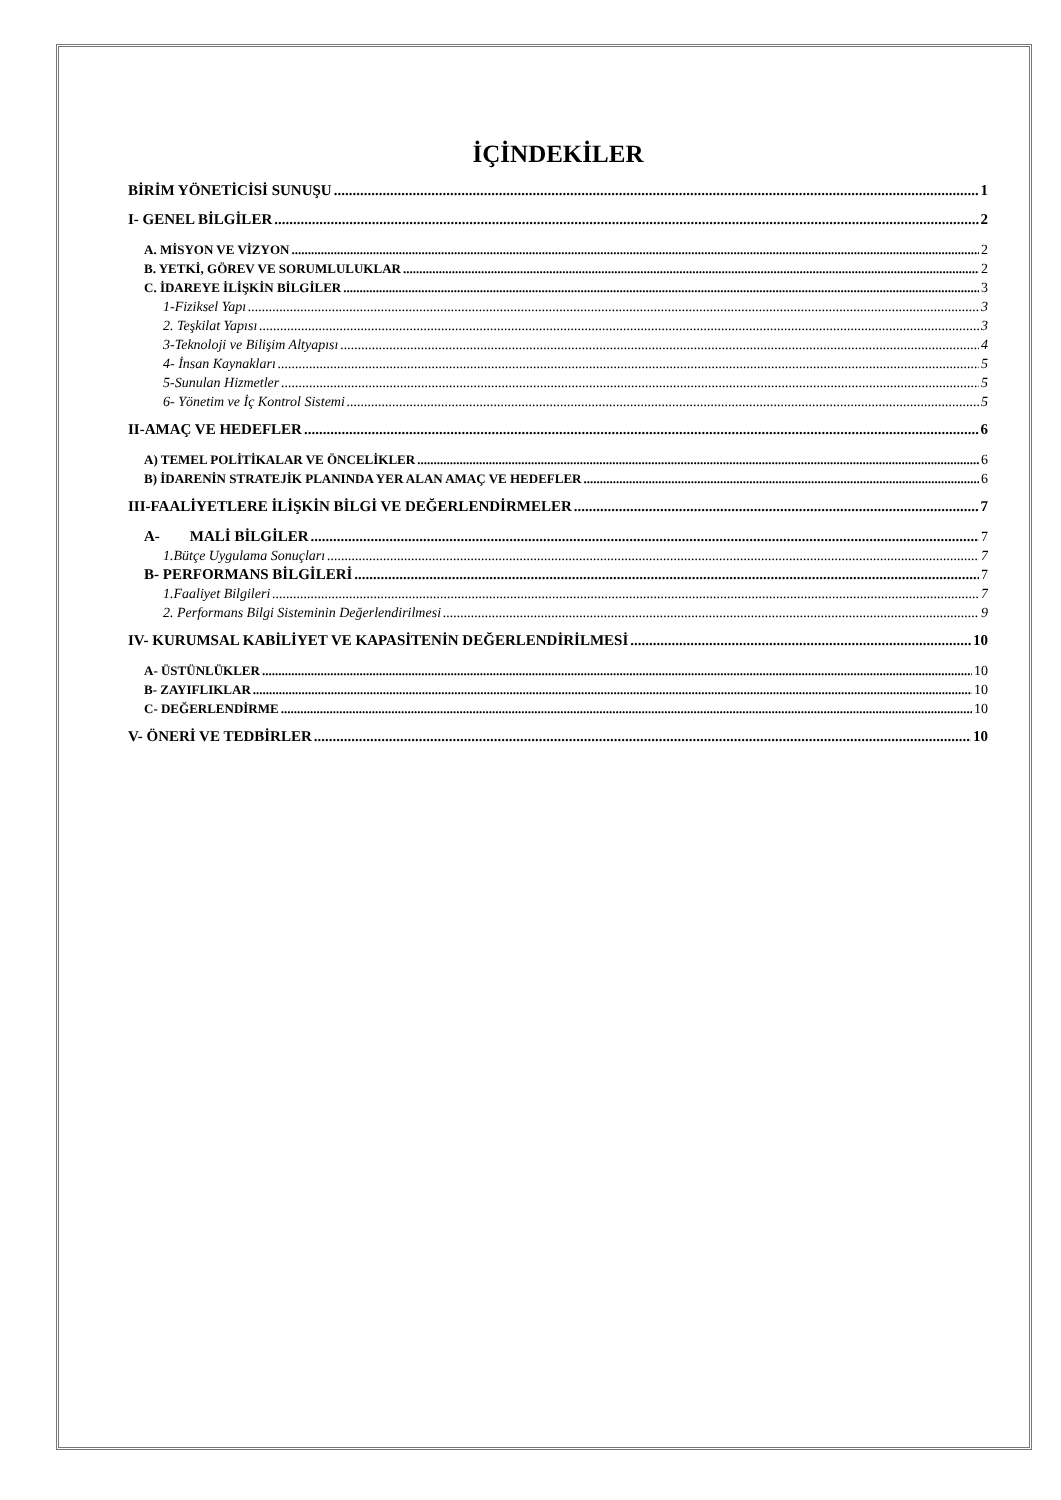İÇİNDEKİLER
BİRİM YÖNETİCİSİ SUNUŞU 1
I- GENEL BİLGİLER 2
A. MİSYON VE VİZYON 2
B. YETKİ, GÖREV VE SORUMLULUKLAR 2
C. İDAREYE İLİŞKİN BİLGİLER 3
1-Fiziksel Yapı 3
2. Teşkilat Yapısı 3
3-Teknoloji ve Bilişim Altyapısı 4
4- İnsan Kaynakları 5
5-Sunulan Hizmetler 5
6- Yönetim ve İç Kontrol Sistemi 5
II-AMAÇ VE HEDEFLER 6
A) TEMEL POLİTİKALAR VE ÖNCELİKLER 6
B) İDARENİN STRATEJİK PLANINDA YER ALAN AMAÇ VE HEDEFLER 6
III-FAALİYETLERE İLİŞKİN BİLGİ VE DEĞERLENDİRMELER 7
A- MALİ BİLGİLER 7
1.Bütçe Uygulama Sonuçları 7
B- PERFORMANS BİLGİLERİ 7
1.Faaliyet Bilgileri 7
2. Performans Bilgi Sisteminin Değerlendirilmesi 9
IV- KURUMSAL KABİLİYET VE KAPASİTENİN DEĞERLENDİRİLMESİ 10
A- ÜSTÜNLÜKLER 10
B- ZAYIFLIKLAR 10
C- DEĞERLENDİRME 10
V- ÖNERİ VE TEDBİRLER 10